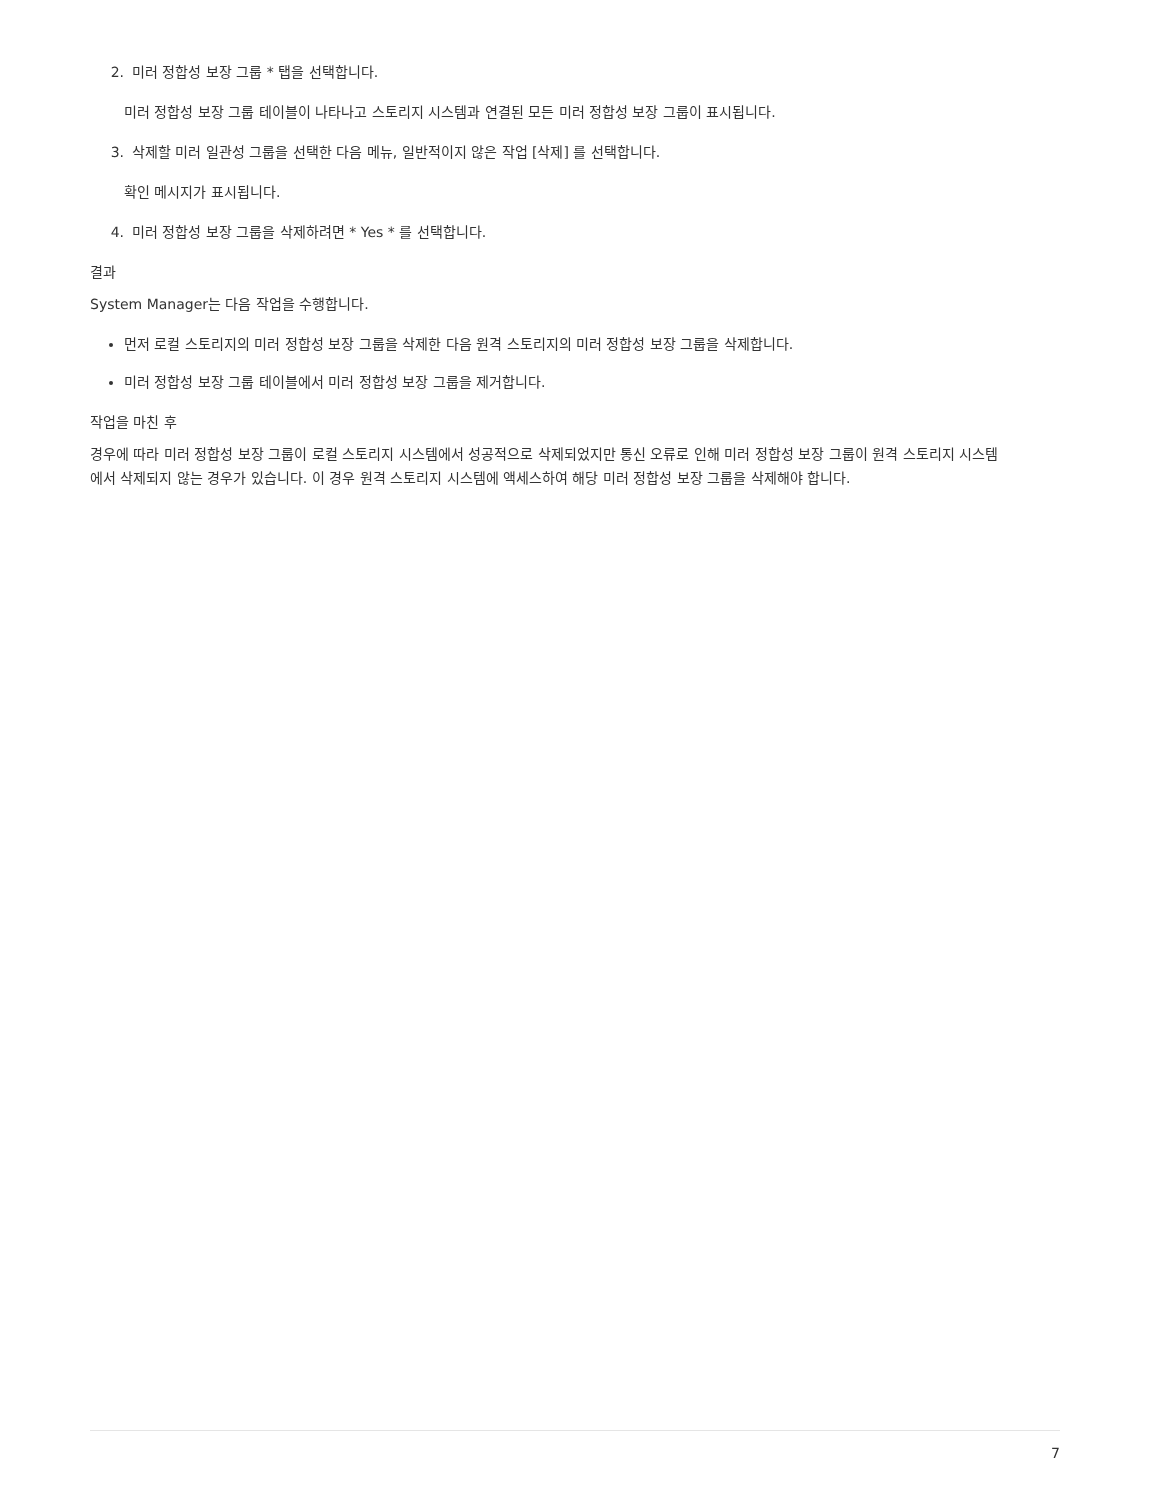2. 미러 정합성 보장 그룹 * 탭을 선택합니다.
미러 정합성 보장 그룹 테이블이 나타나고 스토리지 시스템과 연결된 모든 미러 정합성 보장 그룹이 표시됩니다.
3. 삭제할 미러 일관성 그룹을 선택한 다음 메뉴, 일반적이지 않은 작업 [삭제] 를 선택합니다.
확인 메시지가 표시됩니다.
4. 미러 정합성 보장 그룹을 삭제하려면 * Yes * 를 선택합니다.
결과
System Manager는 다음 작업을 수행합니다.
먼저 로컬 스토리지의 미러 정합성 보장 그룹을 삭제한 다음 원격 스토리지의 미러 정합성 보장 그룹을 삭제합니다.
미러 정합성 보장 그룹 테이블에서 미러 정합성 보장 그룹을 제거합니다.
작업을 마친 후
경우에 따라 미러 정합성 보장 그룹이 로컬 스토리지 시스템에서 성공적으로 삭제되었지만 통신 오류로 인해 미러 정합성 보장 그룹이 원격 스토리지 시스템에서 삭제되지 않는 경우가 있습니다. 이 경우 원격 스토리지 시스템에 액세스하여 해당 미러 정합성 보장 그룹을 삭제해야 합니다.
7